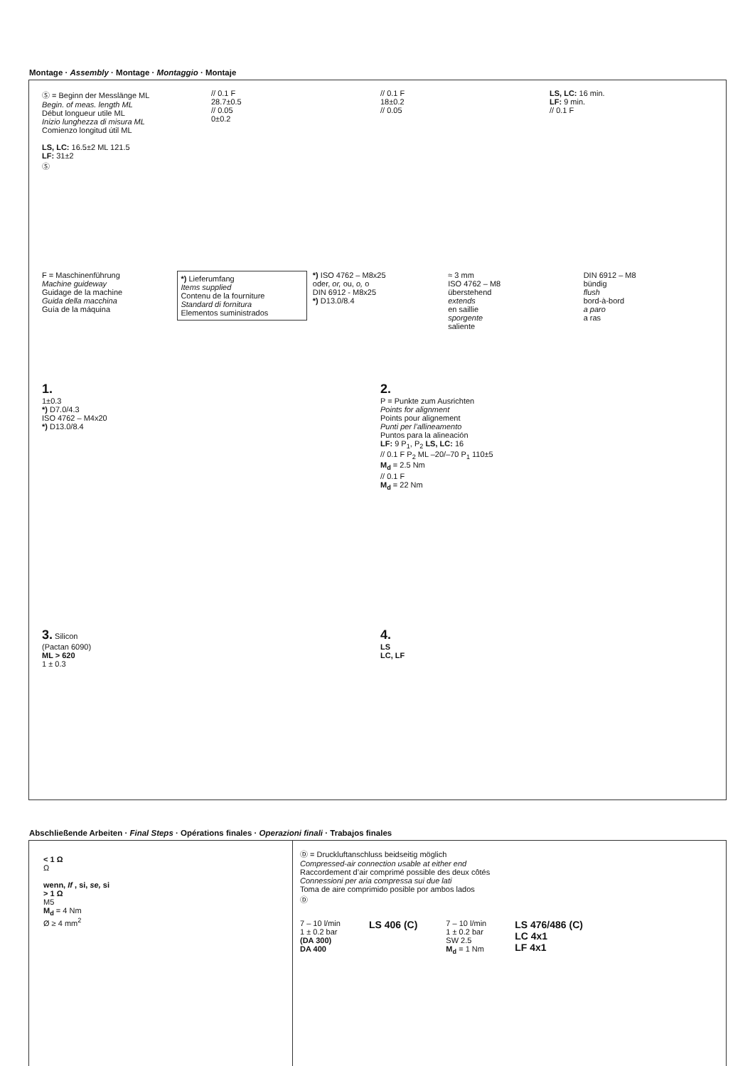Montage · Assembly · Montage · Montaggio · Montaje
Ⓢ = Beginn der Messlänge ML
Begin. of meas. length ML
Début longueur utile ML
Inizio lunghezza di misura ML
Comienzo longitud útil ML
LS, LC: 16.5±2 ML 121.5
LF: 31±2
Ⓢ
// 0.1 F
28.7±0.5
// 0.05
0±0.2
// 0.1 F
18±0.2
// 0.05
LS, LC: 16 min.
LF: 9 min.
// 0.1 F
F = Maschinenführung
Machine guideway
Guidage de la machine
Guida della macchina
Guía de la máquina
*) Lieferumfang
Items supplied
Contenu de la fourniture
Standard di fornitura
Elementos suministrados
*) ISO 4762 – M8x25
oder, or, ou, o, o
DIN 6912 - M8x25
*) D13.0/8.4
≈ 3 mm
ISO 4762 – M8
überstehend
extends
en saillie
sporgente
saliente
DIN 6912 – M8
bündig
flush
bord-à-bord
a paro
a ras
1.
1±0.3
*) D7.0/4.3
ISO 4762 – M4x20
*) D13.0/8.4
2.
P = Punkte zum Ausrichten
Points for alignment
Points pour alignement
Punti per l’allineamento
Puntos para la alineación
LF: 9 P<sub>1</sub>, P<sub>2</sub> LS, LC: 16
// 0.1 F P<sub>2</sub> ML –20/–70 P<sub>1</sub> 110±5
M<sub>d</sub> = 2.5 Nm
// 0.1 F
M<sub>d</sub> = 22 Nm
3. Silicon
(Pactan 6090)
ML > 620
1 ± 0.3
4.
LS
LC, LF
Abschließende Arbeiten · Final Steps · Opérations finales · Operazioni finali · Trabajos finales
< 1 Ω
Ω
wenn, If , si, se, si
> 1 Ω
M5
M<sub>d</sub> = 4 Nm
Ø ≥ 4 mm<sup>2</sup>
Ⓓ = Druckluftanschluss beidseitig möglich
Compressed-air connection usable at either end
Raccordement d’air comprimé possible des deux côtés
Connessioni per aria compressa sui due lati
Toma de aire comprimido posible por ambos lados
Ⓓ
7 – 10 l/min
1 ± 0.2 bar
(DA 300)
DA 400
LS 406 (C)
7 – 10 l/min
1 ± 0.2 bar
SW 2.5
M<sub>d</sub> = 1 Nm
LS 476/486 (C)
LC 4x1
LF 4x1